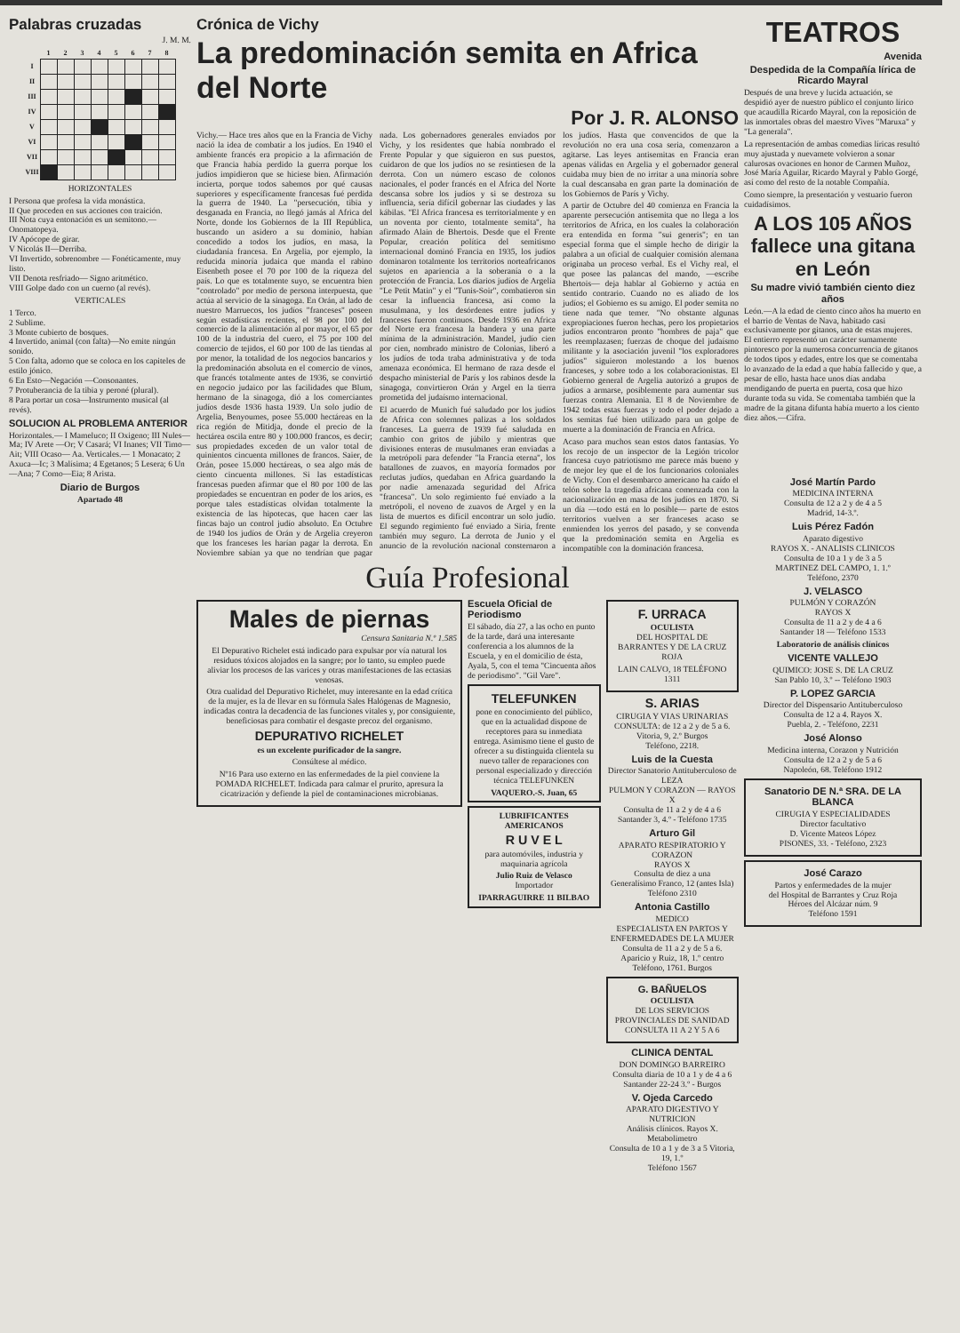Palabras cruzadas
J. M. M.
| | 1 | 2 | 3 | 4 | 5 | 6 | 7 | 8 |
| --- | --- | --- | --- | --- | --- | --- | --- | --- |
| I | | | | | | | | |
| II | | | | | | | | |
| III | | | | | | | | |
| IV | | | | | | | | |
| V | | | | | | | | |
| VI | | | | | | | | |
| VII | | | | | | | | |
| VIII | | | | | | | | |
HORIZONTALES
I Persona que profesa la vida monástica.
II Que proceden en sus acciones con traición.
III Nota cuya entonación es un semitono.— Onomatopeya.
IV Apócope de girar.
V Nicolás II—Derriba.
VI Invertido, sobrenombre — Fonéticamente, muy listo.
VII Denota resfriado— Signo aritmético.
VIII Golpe dado con un cuerno (al revés).
VERTICALES
1 Terco.
2 Sublime.
3 Monte cubierto de bosques.
4 Invertido, animal (con falta)—No emite ningún sonido.
5 Con falta, adorno que se coloca en los capiteles de estilo jónico.
6 En Esto—Negación —Consonantes.
7 Protuberancia de la tibia y peroné (plural).
8 Para portar un cosa—Instrumento musical (al revés).
SOLUCION AL PROBLEMA ANTERIOR
Horizontales.— I Mameluco; II Oxigeno; III Nules—Ma; IV Arete —Or; V Casará; VI Inanes; VII Timo—Ait; VIII Ocaso— Aa. Verticales.— 1 Monacato; 2 Axuca—Ic; 3 Malísima; 4 Egetanos; 5 Lesera; 6 Un—Ana; 7 Como—Eia; 8 Arista.
Diario de Burgos
Apartado 48
Crónica de Vichy
La predominación semita en Africa del Norte
Por J. R. ALONSO
Vichy.— Hace tres años que en la Francia de Vichy nació la idea de combatir a los judíos. En 1940 el ambiente francés era propicio a la afirmación de que Francia había perdido la guerra porque los judíos impidieron que se hiciese bien. Afirmación incierta, porque todos sabemos por qué causas superiores y específicamente francesas fué perdida la guerra de 1940. La "persecución, tibia y desganada en Francia, no llegó jamás al Africa del Norte, donde los Gobiernos de la III República, buscando un asidero a su dominio, habían concedido a todos los judíos, en masa, la ciudadanía francesa. En Argelia, por ejemplo, la reducida minoría judaica que manda el rabino Eisenbeth posee el 70 por 100 de la riqueza del país. Lo que es totalmente suyo, se encuentra bien "controlado" por medio de persona interpuesta, que actúa al servicio de la sinagoga. En Orán, al lado de nuestro Marruecos, los judíos "franceses" poseen según estadísticas recientes, el 98 por 100 del comercio de la alimentación al por mayor, el 65 por 100 de la industria del cuero, el 75 por 100 del comercio de tejidos, el 60 por 100 de las tiendas al por menor, la totalidad de los negocios bancarios y la predominación absoluta en el comercio de vinos, que francés totalmente antes de 1936, se convirtió en negocio judaico por las facilidades que Blum, hermano de la sinagoga, dió a los comerciantes judíos desde 1936 hasta 1939. Un solo judío de Argelia, Benyoumes, posee 55.000 hectáreas en la rica región de Mitidja, donde el precio de la hectárea oscila entre 80 y 100.000 francos, es decir; sus propiedades exceden de un valor total de quinientos cincuenta millones de francos. Saier, de Orán, posee 15.000 hectáreas, o sea algo más de ciento cincuenta millones. Si las estadísticas francesas pueden afirmar que el 80 por 100 de las propiedades se encuentran en poder de los arios, es porque tales estadísticas olvidan totalmente la existencia de las hipotecas, que hacen caer las fincas bajo un control judío absoluto. En Octubre de 1940 los judíos de Orán y de Argelia creyeron que los franceses les harían pagar la derrota. En Noviembre sabían ya que no tendrían que pagar nada. Los gobernadores generales enviados por Vichy, y los residentes que había nombrado el Frente Popular y que siguieron en sus puestos, cuidaron de que los judíos no se resintiesen de la derrota. Con un número escaso de colonos nacionales, el poder francés en el Africa del Norte descansa sobre los judíos y si se destroza su influencia, sería difícil gobernar las ciudades y las kábilas. "El Africa francesa es territorialmente y en un noventa por ciento, totalmente semita", ha afirmado Alain de Bhertois. Desde que el Frente Popular, creación política del semitismo internacional dominó Francia en 1935, los judíos dominaron totalmente los territorios norteafricanos sujetos en apariencia a la soberanía o a la protección de Francia. Los diarios judíos de Argelia "Le Petit Matin" y el "Tunis-Soir", combatieron sin cesar la influencia francesa, así como la musulmana, y los desórdenes entre judíos y franceses fueron continuos. Desde 1936 en Africa del Norte era francesa la bandera y una parte mínima de la administración. Mandel, judío cien por cien, nombrado ministro de Colonias, liberó a los judíos de toda traba administrativa y de toda amenaza económica. El hermano de raza desde el despacho ministerial de París y los rabinos desde la sinagoga, convirtieron Orán y Argel en la tierra prometida del judaísmo internacional.
El acuerdo de Munich fué saludado por los judíos de Africa con solemnes palizas a los soldados franceses. La guerra de 1939 fué saludada en cambio con gritos de júbilo y mientras que divisiones enteras de musulmanes eran enviadas a la metrópoli para defender "la Francia eterna", los batallones de zuavos, en mayoría formados por reclutas judíos, quedaban en Africa guardando la por nadie amenazada seguridad del Africa "francesa". Un solo regimiento fué enviado a la metrópoli, el noveno de zuavos de Argel y en la lista de muertos es difícil encontrar un solo judío. El segundo regimiento fué enviado a Siria, frente también muy seguro. La derrota de Junio y el anuncio de la revolución nacional consternaron a los judíos. Hasta que convencidos de que la revolución no era una cosa seria, comenzaron a agitarse. Las leyes antisemitas en Francia eran apenas válidas en Argelia y el gobernador general cuidaba muy bien de no irritar a una minoría sobre la cual descansaba en gran parte la dominación de los Gobiernos de París y Vichy.
A partir de Octubre del 40 comienza en Francia la aparente persecución antisemita que no llega a los territorios de Africa, en los cuales la colaboración era entendida en forma "sui generis"; en tan especial forma que el simple hecho de dirigir la palabra a un oficial de cualquier comisión alemana originaba un proceso verbal. Es el Vichy real, el que posee las palancas del mando, —escribe Bhertois— deja hablar al Gobierno y actúa en sentido contrario. Cuando no es aliado de los judíos; el Gobierno es su amigo. El poder semita no tiene nada que temer. "No obstante algunas expropiaciones fueron hechas, pero los propietarios judíos encontraron pronto "hombres de paja" que les reemplazasen; fuerzas de choque del judaísmo militante y la asociación juvenil "los exploradores judíos" siguieron molestando a los buenos franceses, y sobre todo a los colaboracionistas. El Gobierno general de Argelia autorizó a grupos de judíos a armarse, posiblemente para aumentar sus fuerzas contra Alemania. El 8 de Noviembre de 1942 todas estas fuerzas y todo el poder dejado a los semitas fué bien utilizado para un golpe de muerte a la dominación de Francia en Africa.
Acaso para muchos sean estos datos fantasías. Yo los recojo de un inspector de la Legión tricolor francesa cuyo patriotismo me parece más bueno y de mejor ley que el de los funcionarios coloniales de Vichy. Con el desembarco americano ha caído el telón sobre la tragedia africana comenzada con la nacionalización en masa de los judíos en 1870. Si un día —todo está en lo posible— parte de estos territorios vuelven a ser franceses acaso se enmienden los yerros del pasado, y se convenda que la predominación semita en Argelia es incompatible con la dominación francesa.
Guía Profesional
Males de piernas
Censura Sanitaria N.º 1.585
El Depurativo Richelet está indicado para expulsar por vía natural los residuos tóxicos alojados en la sangre; por lo tanto, su empleo puede aliviar los procesos de las varices y otras manifestaciones de las ectasias venosas.
Otra cualidad del Depurativo Richelet, muy interesante en la edad crítica de la mujer, es la de llevar en su fórmula Sales Halógenas de Magnesio, indicadas contra la decadencia de las funciones vitales y, por consiguiente, beneficiosas para combatir el desgaste precoz del organismo.
DEPURATIVO RICHELET
es un excelente purificador de la sangre.
Consúltese al médico.
Nº16 Para uso externo en las enfermedades de la piel conviene la POMADA RICHELET. Indicada para calmar el prurito, apresura la cicatrización y defiende la piel de contaminaciones microbianas.
Escuela Oficial de Periodismo
El sábado, día 27, a las ocho en punto de la tarde, dará una interesante conferencia a los alumnos de la Escuela, y en el domicilio de ésta, Ayala, 5, con el tema "Cincuenta años de periodismo". "Gil Vare".
TELEFUNKEN
pone en conocimiento del público, que en la actualidad dispone de receptores para su inmediata entrega. Asimismo tiene el gusto de ofrecer a su distinguida clientela su nuevo taller de reparaciones con personal especializado y dirección técnica TELEFUNKEN
VAQUERO.-S. Juan, 65
LUBRIFICANTES AMERICANOS
R U V E L
para automóviles, industria y maquinaria agrícola
Julio Ruiz de Velasco
Importador
IPARRAGUIRRE 11 BILBAO
F. URRACA
OCULISTA
DEL HOSPITAL DE BARRANTES Y DE LA CRUZ ROJA
LAIN CALVO, 18 TELÉFONO 1311
S. ARIAS
CIRUGIA Y VIAS URINARIAS
CONSULTA: de 12 a 2 y de 5 a 6.
Vitoria, 9, 2.º Burgos
Teléfono, 2218.
Luis de la Cuesta
Director Sanatorio Antituberculoso de LEZA
PULMON Y CORAZON — RAYOS X
Consulta de 11 a 2 y de 4 a 6
Santander 3, 4.º - Teléfono 1735
Arturo Gil
APARATO RESPIRATORIO Y CORAZON
RAYOS X
Consulta de diez a una
Generalísimo Franco, 12 (antes Isla)
Teléfono 2310
Antonia Castillo
MEDICO
ESPECIALISTA EN PARTOS Y ENFERMEDADES DE LA MUJER
Consulta de 11 a 2 y de 5 a 6.
Aparicio y Ruiz, 18, 1.º centro
Teléfono, 1761. Burgos
G. BAÑUELOS
OCULISTA
DE LOS SERVICIOS PROVINCIALES DE SANIDAD
CONSULTA 11 A 2 Y 5 A 6
CLINICA DENTAL
DON DOMINGO BARREIRO
Consulta diaria de 10 a 1 y de 4 a 6
Santander 22-24 3.º - Burgos
V. Ojeda Carcedo
APARATO DIGESTIVO Y NUTRICION
Análisis clínicos. Rayos X. Metabolimetro
Consulta de 10 a 1 y de 3 a 5 Vitoria, 19, 1.º
Teléfono 1567
TEATROS
Avenida
Despedida de la Compañía lírica de Ricardo Mayral
Después de una breve y lucida actuación, se despidió ayer de nuestro público el conjunto lírico que acaudilla Ricardo Mayral, con la reposición de las inmortales obras del maestro Vives "Maruxa" y "La generala".
La representación de ambas comedias líricas resultó muy ajustada y nuevamete volvieron a sonar calurosas ovaciones en honor de Carmen Muñoz, José María Aguilar, Ricardo Mayral y Pablo Gorgé, así como del resto de la notable Compañía.
Como siempre, la presentación y vestuario fueron cuidadísimos.
A LOS 105 AÑOS fallece una gitana en León
Su madre vivió también ciento diez años
León.—A la edad de ciento cinco años ha muerto en el barrio de Ventas de Nava, habitado casi exclusivamente por gitanos, una de estas mujeres. El entierro representó un carácter sumamente pintoresco por la numerosa concurrencia de gitanos de todos tipos y edades, entre los que se comentaba lo avanzado de la edad a que había fallecido y que, a pesar de ello, hasta hace unos días andaba mendigando de puerta en puerta, cosa que hizo durante toda su vida. Se comentaba también que la madre de la gitana difunta había muerto a los ciento diez años.—Cifra.
José Martín Pardo
MEDICINA INTERNA
Consulta de 12 a 2 y de 4 a 5
Madrid, 14-3.º.
Luis Pérez Fadón
Aparato digestivo
RAYOS X. - ANALISIS CLINICOS
Consulta de 10 a 1 y de 3 a 5
MARTINEZ DEL CAMPO, 1. 1.º
Teléfono, 2370
J. VELASCO
PULMÓN Y CORAZÓN
RAYOS X
Consulta de 11 a 2 y de 4 a 6
Santander 18 — Teléfono 1533
Laboratorio de análisis clínicos
VICENTE VALLEJO
QUIMICO: JOSE S. DE LA CRUZ
San Pablo 10, 3.º -- Teléfono 1903
P. LOPEZ GARCIA
Director del Dispensario Antituberculoso
Consulta de 12 a 4. Rayos X.
Puebla, 2. - Teléfono, 2231
José Alonso
Medicina interna, Corazon y Nutrición
Consulta de 12 a 2 y de 5 a 6
Napoleón, 68. Teléfono 1912
Sanatorio DE N.ª SRA. DE LA BLANCA
CIRUGIA Y ESPECIALIDADES
Director facultativo
D. Vicente Mateos López
PISONES, 33. - Teléfono, 2323
José Carazo
Partos y enfermedades de la mujer
del Hospital de Barrantes y Cruz Roja
Héroes del Alcázar núm. 9
Teléfono 1591